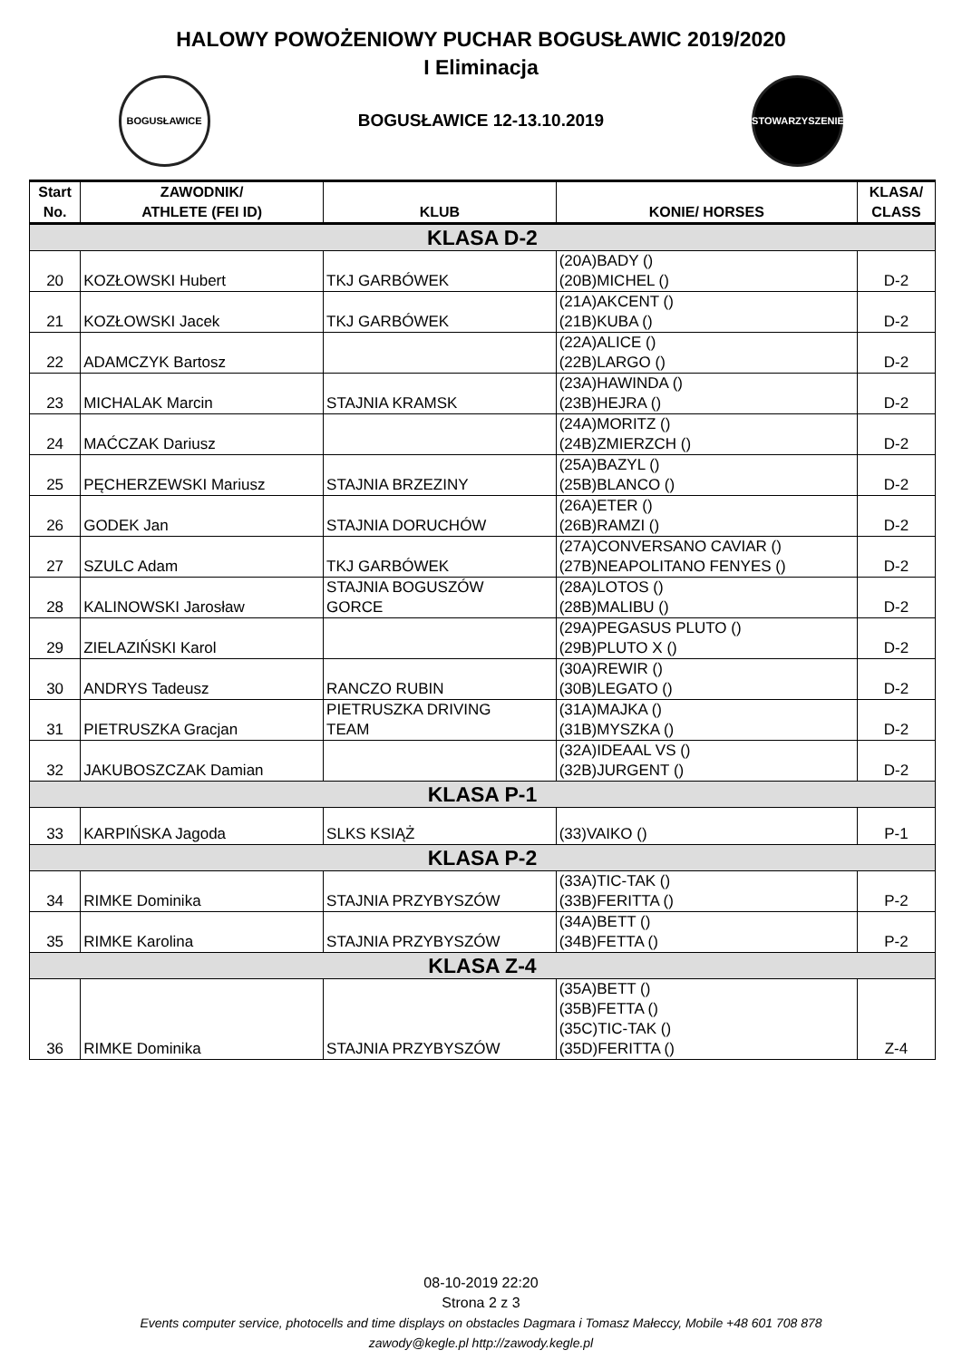HALOWY POWOŻENIOWY PUCHAR BOGUSŁAWIC 2019/2020
I Eliminacja
BOGUSŁAWICE
BOGUSŁAWICE 12-13.10.2019
STOWARZYSZENIE
| Start No. | ZAWODNIK/ ATHLETE (FEI ID) | KLUB | KONIE/ HORSES | KLASA/ CLASS |
| --- | --- | --- | --- | --- |
| KLASA D-2 | | | | |
| 20 | KOZŁOWSKI Hubert | TKJ GARBÓWEK | (20A)BADY () (20B)MICHEL () | D-2 |
| 21 | KOZŁOWSKI Jacek | TKJ GARBÓWEK | (21A)AKCENT () (21B)KUBA () | D-2 |
| 22 | ADAMCZYK Bartosz | | (22A)ALICE () (22B)LARGO () | D-2 |
| 23 | MICHALAK Marcin | STAJNIA KRAMSK | (23A)HAWINDA () (23B)HEJRA () | D-2 |
| 24 | MAĆCZAK Dariusz | | (24A)MORITZ () (24B)ZMIERZCH () | D-2 |
| 25 | PĘCHERZEWSKI Mariusz | STAJNIA BRZEZINY | (25A)BAZYL () (25B)BLANCO () | D-2 |
| 26 | GODEK Jan | STAJNIA DORUCHÓW | (26A)ETER () (26B)RAMZI () | D-2 |
| 27 | SZULC Adam | TKJ GARBÓWEK | (27A)CONVERSANO CAVIAR () (27B)NEAPOLITANO FENYES () | D-2 |
| 28 | KALINOWSKI Jarosław | STAJNIA BOGUSZÓW GORCE | (28A)LOTOS () (28B)MALIBU () | D-2 |
| 29 | ZIELAZIŃSKI Karol | | (29A)PEGASUS PLUTO () (29B)PLUTO X () | D-2 |
| 30 | ANDRYS Tadeusz | RANCZO RUBIN | (30A)REWIR () (30B)LEGATO () | D-2 |
| 31 | PIETRUSZKA Gracjan | PIETRUSZKA DRIVING TEAM | (31A)MAJKA () (31B)MYSZKA () | D-2 |
| 32 | JAKUBOSZCZAK Damian | | (32A)IDEAAL VS () (32B)JURGENT () | D-2 |
| KLASA P-1 | | | | |
| 33 | KARPIŃSKA Jagoda | SLKS KSIĄŻ | (33)VAIKO () | P-1 |
| KLASA P-2 | | | | |
| 34 | RIMKE Dominika | STAJNIA PRZYBYSZÓW | (33A)TIC-TAK () (33B)FERITTA () | P-2 |
| 35 | RIMKE Karolina | STAJNIA PRZYBYSZÓW | (34A)BETT () (34B)FETTA () | P-2 |
| KLASA Z-4 | | | | |
| 36 | RIMKE Dominika | STAJNIA PRZYBYSZÓW | (35A)BETT () (35B)FETTA () (35C)TIC-TAK () (35D)FERITTA () | Z-4 |
08-10-2019 22:20
Strona 2 z 3
Events computer service, photocells and time displays on obstacles Dagmara i Tomasz Małeccy, Mobile +48 601 708 878
zawody@kegle.pl http://zawody.kegle.pl